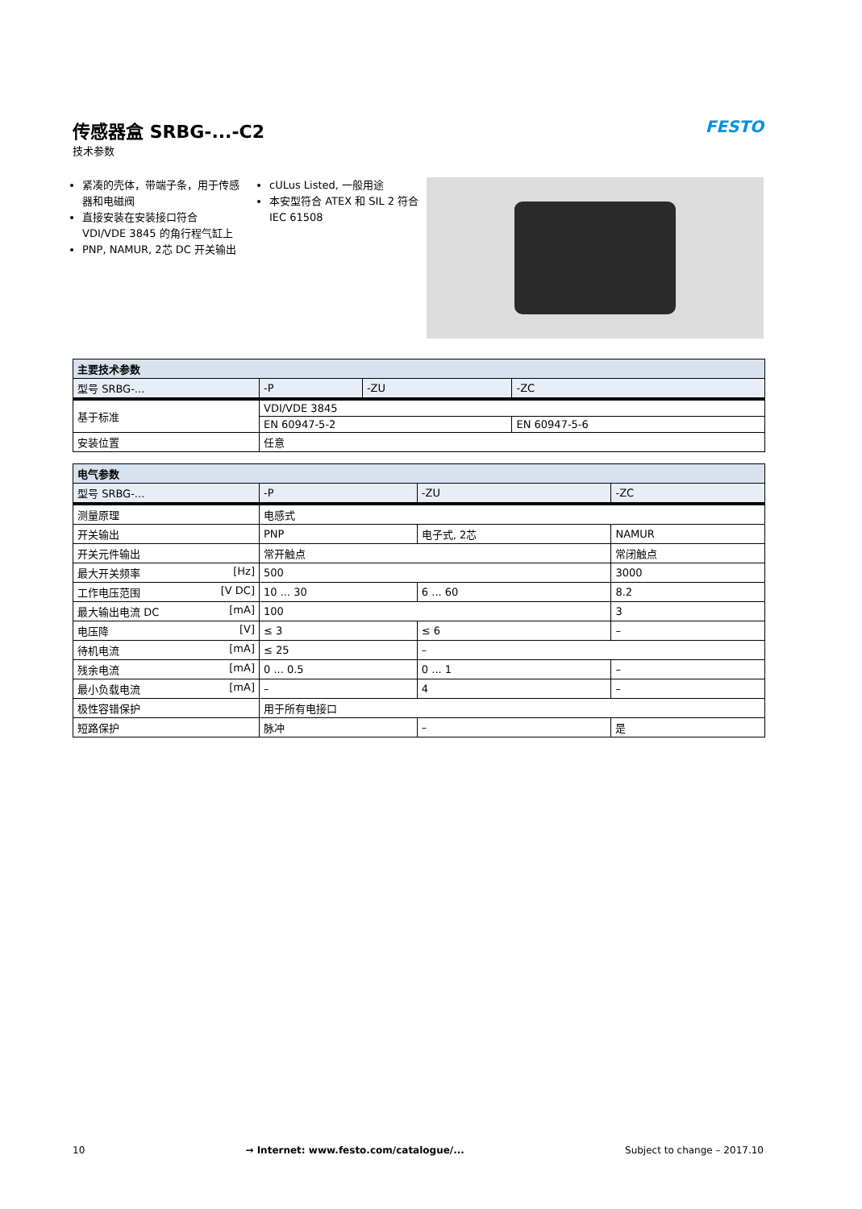传感器盒 SRBG-...-C2
技术参数
FESTO
紧凑的壳体，带端子条，用于传感器和电磁阀
直接安装在安装接口符合 VDI/VDE 3845 的角行程气缸上
PNP, NAMUR, 2芯 DC 开关输出
cULus Listed, 一般用途
本安型符合 ATEX 和 SIL 2 符合 IEC 61508
| 主要技术参数 | | | |
| --- | --- | --- | --- |
| 型号 SRBG-... | -P | -ZU | -ZC |
| 基于标准 | VDI/VDE 3845 | | |
| | EN 60947-5-2 | | EN 60947-5-6 |
| 安装位置 | 任意 | | |
| 电气参数 | | | |
| --- | --- | --- | --- |
| 型号 SRBG-... | -P | -ZU | -ZC |
| 测量原理 | 电感式 | | |
| 开关输出 | PNP | 电子式, 2芯 | NAMUR |
| 开关元件输出 | 常开触点 | | 常闭触点 |
| 最大开关频率 [Hz] | 500 | | 3000 |
| 工作电压范围 [V DC] | 10 ... 30 | 6 ... 60 | 8.2 |
| 最大输出电流 DC [mA] | 100 | | 3 |
| 电压降 [V] | ≤ 3 | ≤ 6 | – |
| 待机电流 [mA] | ≤ 25 | – | |
| 残余电流 [mA] | 0 ... 0.5 | 0 ... 1 | – |
| 最小负载电流 [mA] | – | 4 | – |
| 极性容错保护 | 用于所有电接口 | | |
| 短路保护 | 脉冲 | – | 是 |
10 → Internet: www.festo.com/catalogue/... Subject to change – 2017.10